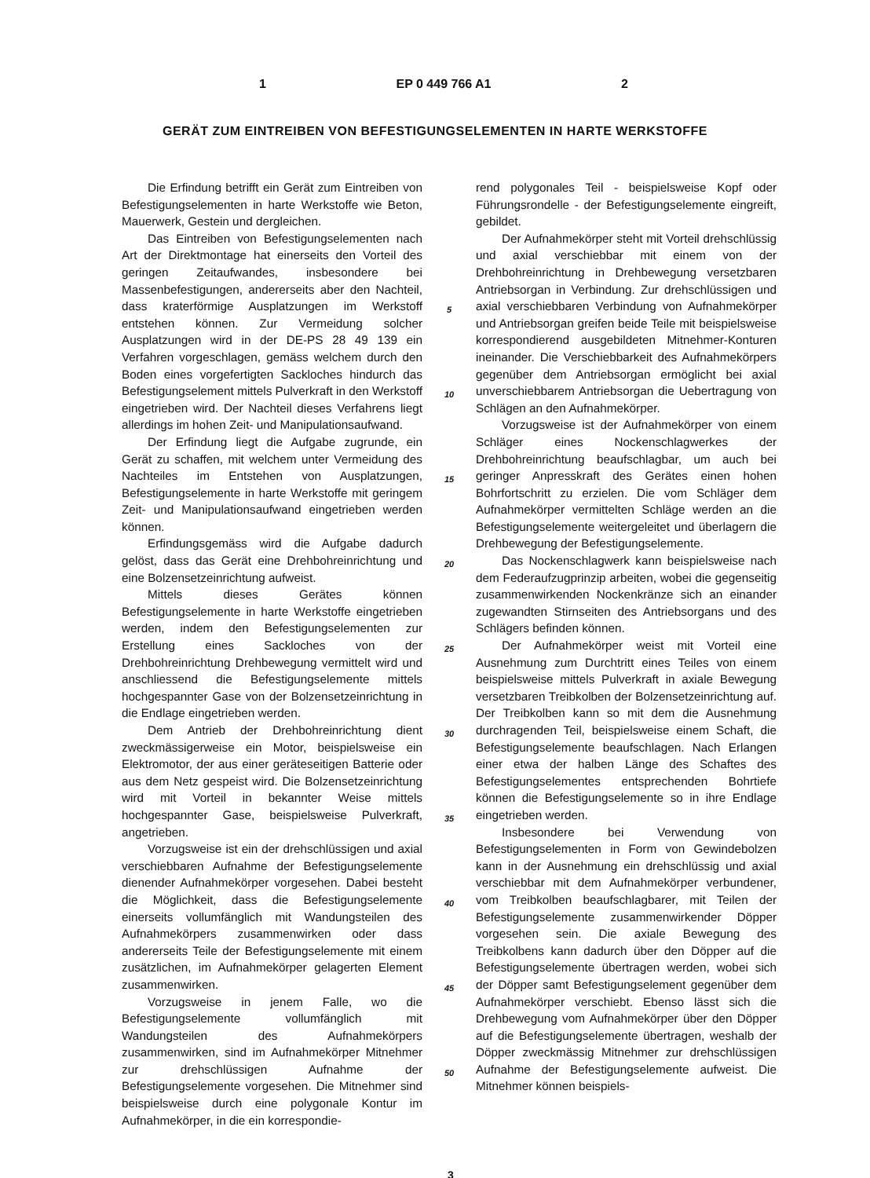1 EP 0 449 766 A1 2
GERÄT ZUM EINTREIBEN VON BEFESTIGUNGSELEMENTEN IN HARTE WERKSTOFFE
Die Erfindung betrifft ein Gerät zum Eintreiben von Befestigungselementen in harte Werkstoffe wie Beton, Mauerwerk, Gestein und dergleichen.
Das Eintreiben von Befestigungselementen nach Art der Direktmontage hat einerseits den Vorteil des geringen Zeitaufwandes, insbesondere bei Massenbefestigungen, andererseits aber den Nachteil, dass kraterförmige Ausplatzungen im Werkstoff entstehen können. Zur Vermeidung solcher Ausplatzungen wird in der DE-PS 28 49 139 ein Verfahren vorgeschlagen, gemäss welchem durch den Boden eines vorgefertigten Sackloches hindurch das Befestigungselement mittels Pulverkraft in den Werkstoff eingetrieben wird. Der Nachteil dieses Verfahrens liegt allerdings im hohen Zeit- und Manipulationsaufwand.
Der Erfindung liegt die Aufgabe zugrunde, ein Gerät zu schaffen, mit welchem unter Vermeidung des Nachteiles im Entstehen von Ausplatzungen, Befestigungselemente in harte Werkstoffe mit geringem Zeit- und Manipulationsaufwand eingetrieben werden können.
Erfindungsgemäss wird die Aufgabe dadurch gelöst, dass das Gerät eine Drehbohreinrichtung und eine Bolzensetzeinrichtung aufweist.
Mittels dieses Gerätes können Befestigungselemente in harte Werkstoffe eingetrieben werden, indem den Befestigungselementen zur Erstellung eines Sackloches von der Drehbohreinrichtung Drehbewegung vermittelt wird und anschliessend die Befestigungselemente mittels hochgespannter Gase von der Bolzensetzeinrichtung in die Endlage eingetrieben werden.
Dem Antrieb der Drehbohreinrichtung dient zweckmässigerweise ein Motor, beispielsweise ein Elektromotor, der aus einer geräteseitigen Batterie oder aus dem Netz gespeist wird. Die Bolzensetzeinrichtung wird mit Vorteil in bekannter Weise mittels hochgespannter Gase, beispielsweise Pulverkraft, angetrieben.
Vorzugsweise ist ein der drehschlüssigen und axial verschiebbaren Aufnahme der Befestigungselemente dienender Aufnahmekörper vorgesehen. Dabei besteht die Möglichkeit, dass die Befestigungselemente einerseits vollumfänglich mit Wandungsteilen des Aufnahmekörpers zusammenwirken oder dass andererseits Teile der Befestigungselemente mit einem zusätzlichen, im Aufnahmekörper gelagerten Element zusammenwirken.
Vorzugsweise in jenem Falle, wo die Befestigungselemente vollumfänglich mit Wandungsteilen des Aufnahmekörpers zusammenwirken, sind im Aufnahmekörper Mitnehmer zur drehschlüssigen Aufnahme der Befestigungselemente vorgesehen. Die Mitnehmer sind beispielsweise durch eine polygonale Kontur im Aufnahmekörper, in die ein korrespondie-
5
10
15
20
25
30
35
40
45
50
rend polygonales Teil - beispielsweise Kopf oder Führungsrondelle - der Befestigungselemente eingreift, gebildet.
Der Aufnahmekörper steht mit Vorteil drehschlüssig und axial verschiebbar mit einem von der Drehbohreinrichtung in Drehbewegung versetzbaren Antriebsorgan in Verbindung. Zur drehschlüssigen und axial verschiebbaren Verbindung von Aufnahmekörper und Antriebsorgan greifen beide Teile mit beispielsweise korrespondierend ausgebildeten Mitnehmer-Konturen ineinander. Die Verschiebbarkeit des Aufnahmekörpers gegenüber dem Antriebsorgan ermöglicht bei axial unverschiebbarem Antriebsorgan die Uebertragung von Schlägen an den Aufnahmekörper.
Vorzugsweise ist der Aufnahmekörper von einem Schläger eines Nockenschlagwerkes der Drehbohreinrichtung beaufschlagbar, um auch bei geringer Anpresskraft des Gerätes einen hohen Bohrfortschritt zu erzielen. Die vom Schläger dem Aufnahmekörper vermittelten Schläge werden an die Befestigungselemente weitergeleitet und überlagern die Drehbewegung der Befestigungselemente.
Das Nockenschlagwerk kann beispielsweise nach dem Federaufzugprinzip arbeiten, wobei die gegenseitig zusammenwirkenden Nockenkränze sich an einander zugewandten Stirnseiten des Antriebsorgans und des Schlägers befinden können.
Der Aufnahmekörper weist mit Vorteil eine Ausnehmung zum Durchtritt eines Teiles von einem beispielsweise mittels Pulverkraft in axiale Bewegung versetzbaren Treibkolben der Bolzensetzeinrichtung auf. Der Treibkolben kann so mit dem die Ausnehmung durchragenden Teil, beispielsweise einem Schaft, die Befestigungselemente beaufschlagen. Nach Erlangen einer etwa der halben Länge des Schaftes des Befestigungselementes entsprechenden Bohrtiefe können die Befestigungselemente so in ihre Endlage eingetrieben werden.
Insbesondere bei Verwendung von Befestigungselementen in Form von Gewindebolzen kann in der Ausnehmung ein drehschlüssig und axial verschiebbar mit dem Aufnahmekörper verbundener, vom Treibkolben beaufschlagbarer, mit Teilen der Befestigungselemente zusammenwirkender Döpper vorgesehen sein. Die axiale Bewegung des Treibkolbens kann dadurch über den Döpper auf die Befestigungselemente übertragen werden, wobei sich der Döpper samt Befestigungselement gegenüber dem Aufnahmekörper verschiebt. Ebenso lässt sich die Drehbewegung vom Aufnahmekörper über den Döpper auf die Befestigungselemente übertragen, weshalb der Döpper zweckmässig Mitnehmer zur drehschlüssigen Aufnahme der Befestigungselemente aufweist. Die Mitnehmer können beispiels-
3